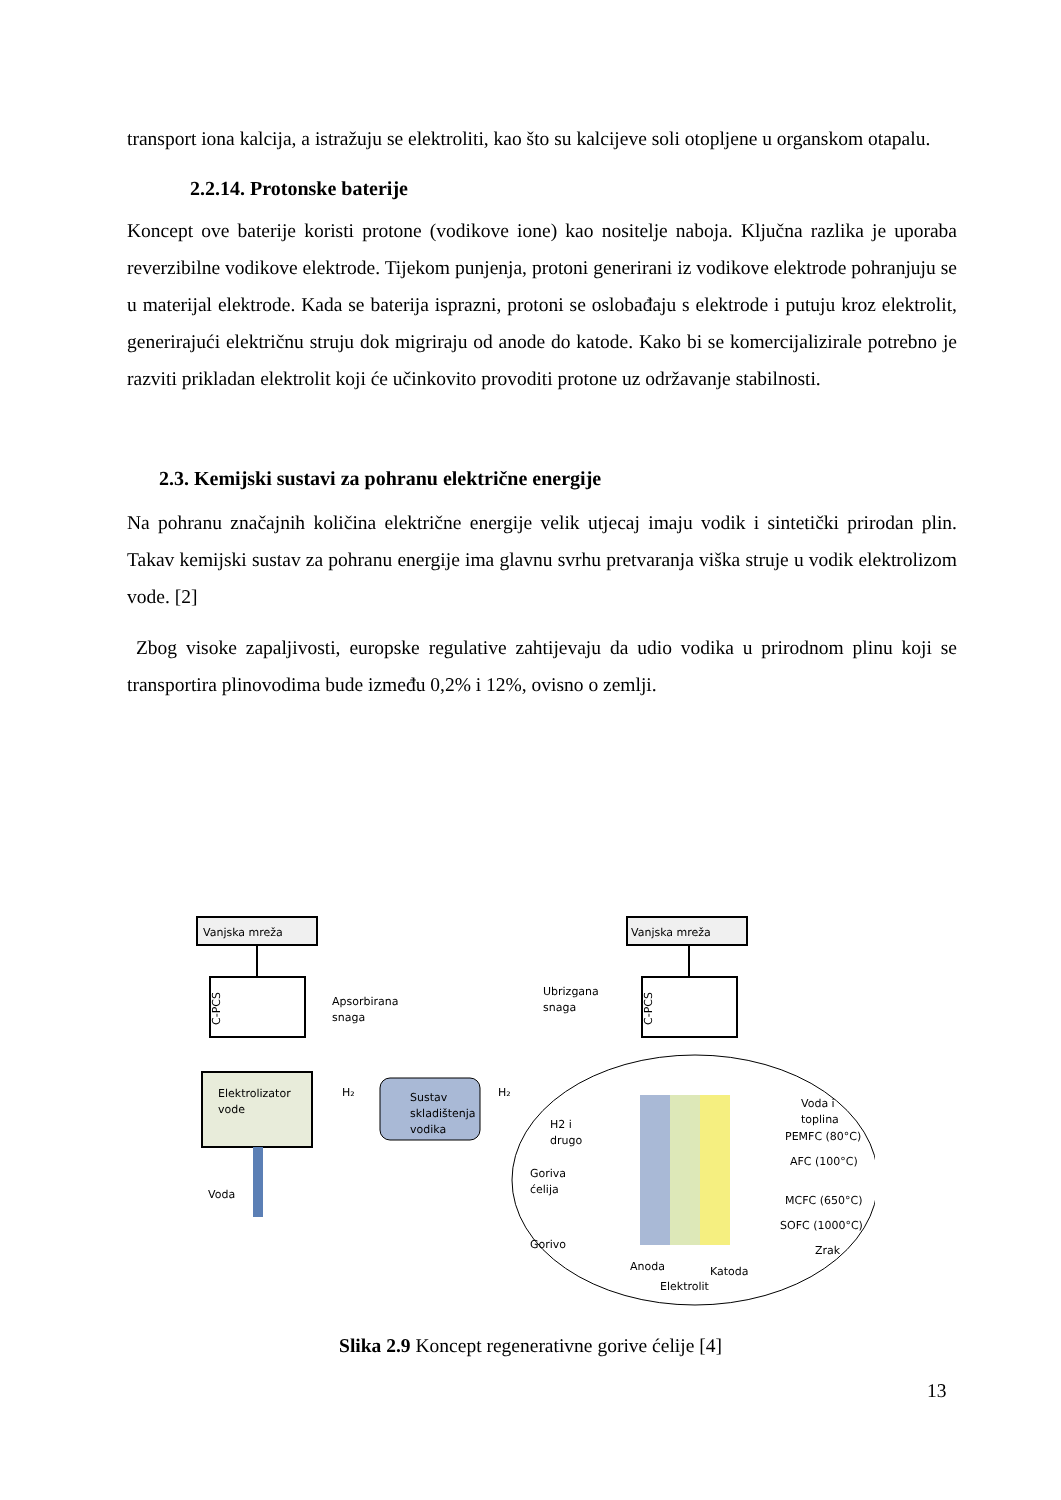transport iona kalcija, a istražuju se elektroliti, kao što su kalcijeve soli otopljene u organskom otapalu.
2.2.14. Protonske baterije
Koncept ove baterije koristi protone (vodikove ione) kao nositelje naboja. Ključna razlika je uporaba reverzibilne vodikove elektrode. Tijekom punjenja, protoni generirani iz vodikove elektrode pohranjuju se u materijal elektrode. Kada se baterija isprazni, protoni se oslobađaju s elektrode i putuju kroz elektrolit, generirajući električnu struju dok migriraju od anode do katode. Kako bi se komercijalizirale potrebno je razviti prikladan elektrolit koji će učinkovito provoditi protone uz održavanje stabilnosti.
2.3. Kemijski sustavi za pohranu električne energije
Na pohranu značajnih količina električne energije velik utjecaj imaju vodik i sintetički prirodan plin. Takav kemijski sustav za pohranu energije ima glavnu svrhu pretvaranja viška struje u vodik elektrolizom vode. [2]
Zbog visoke zapaljivosti, europske regulative zahtijevaju da udio vodika u prirodnom plinu koji se transportira plinovodima bude između 0,2% i 12%, ovisno o zemlji.
Vanjska mreža
Vanjska mreža
C-PCS
C-PCS
Apsorbirana
snaga
Ubrizgana
snaga
Elektrolizator
vode
Voda
H₂
H₂
Sustav
skladištenja
vodika
H2 i
drugo
Goriva
ćelija
Gorivo
Voda i
toplina
PEMFC (80°C)
AFC (100°C)
MCFC (650°C)
SOFC (1000°C)
Zrak
Anoda
Katoda
Elektrolit
Slika 2.9 Koncept regenerativne gorive ćelije [4]
13